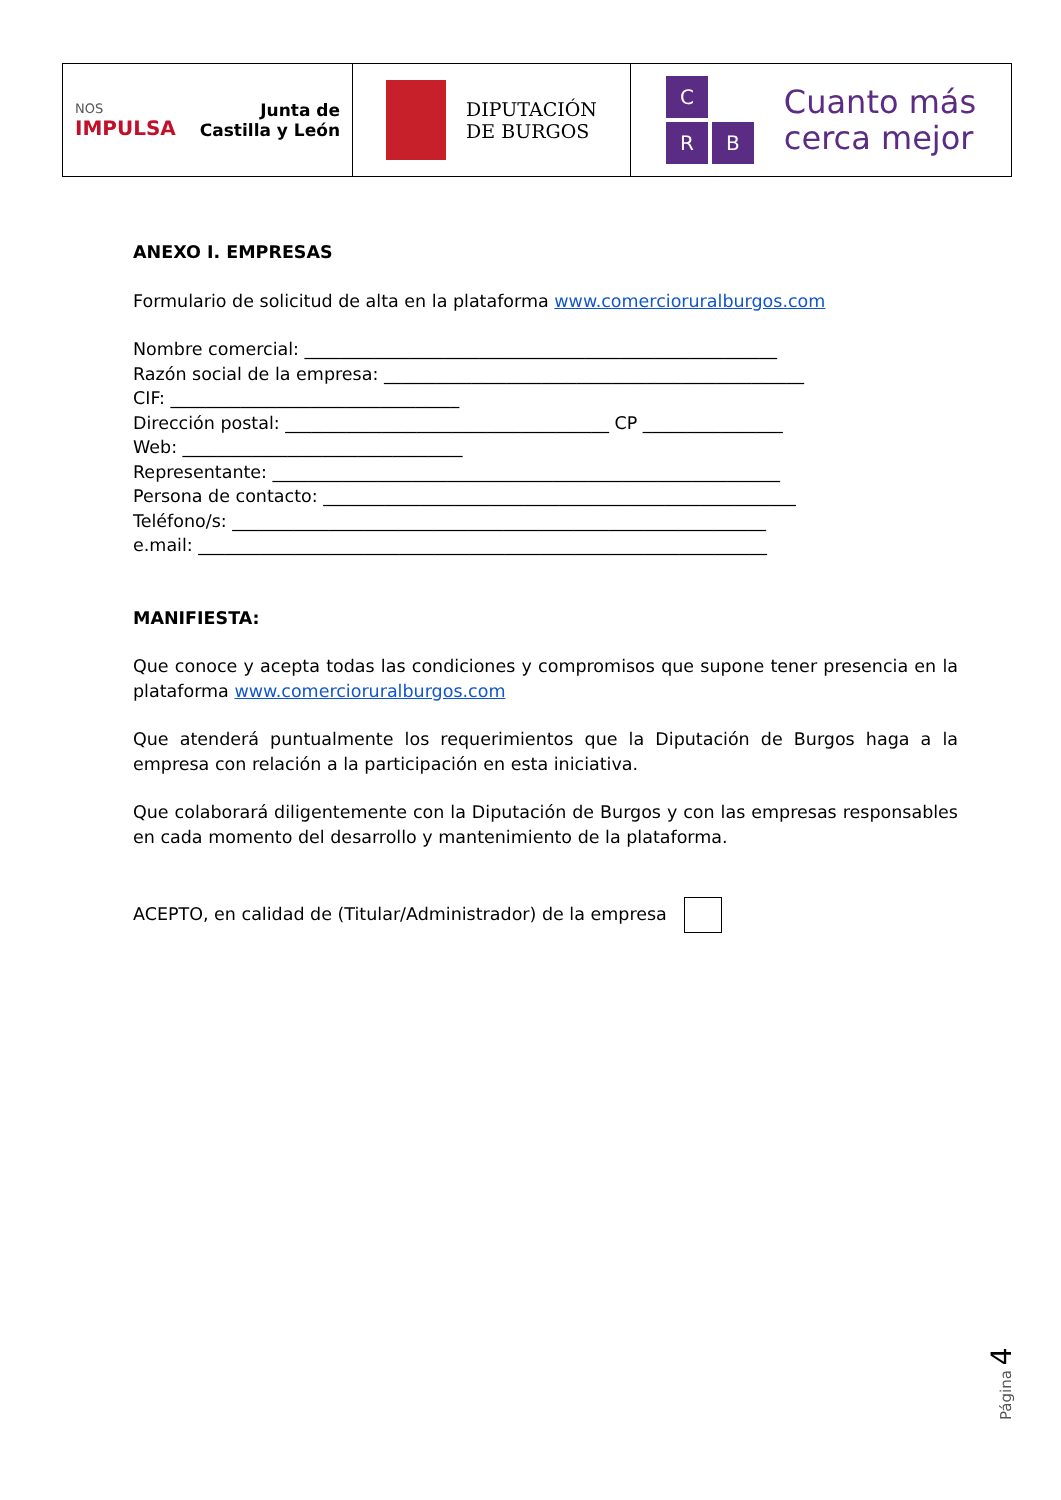NOS
IMPULSA
Junta de
Castilla y León
DIPUTACIÓN
DE BURGOS
C
R
B
Cuanto más
cerca mejor
ANEXO I. EMPRESAS
Formulario de solicitud de alta en la plataforma www.comercioruralburgos.com
Nombre comercial: ______________________________________________________
Razón social de la empresa: ________________________________________________
CIF: _________________________________
Dirección postal: _____________________________________ CP ________________
Web: ________________________________
Representante: __________________________________________________________
Persona de contacto: ______________________________________________________
Teléfono/s: _____________________________________________________________
e.mail: _________________________________________________________________
MANIFIESTA:
Que conoce y acepta todas las condiciones y compromisos que supone tener presencia en la plataforma www.comercioruralburgos.com
Que atenderá puntualmente los requerimientos que la Diputación de Burgos haga a la empresa con relación a la participación en esta iniciativa.
Que colaborará diligentemente con la Diputación de Burgos y con las empresas responsables en cada momento del desarrollo y mantenimiento de la plataforma.
ACEPTO, en calidad de (Titular/Administrador) de la empresa
Página 4